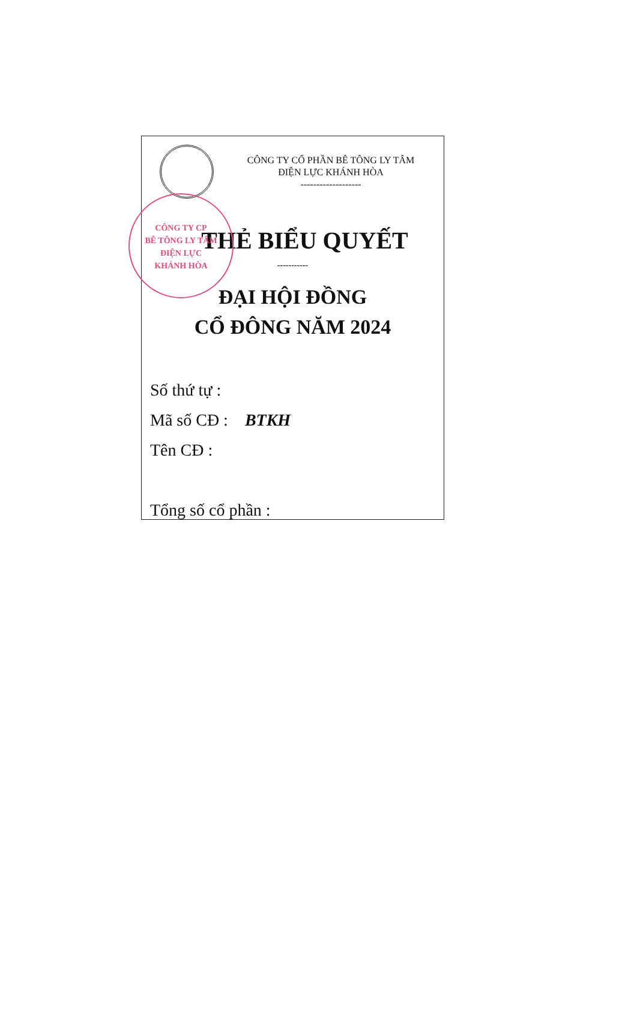CÔNG TY CỔ PHẦN BÊ TÔNG LY TÂM
ĐIỆN LỰC KHÁNH HÒA
-------------------
CÔNG TY CP
BÊ TÔNG LY TÂM
ĐIỆN LỰC
KHÁNH HÒA
THẺ BIỂU QUYẾT
-----------
ĐẠI HỘI ĐỒNG
CỔ ĐÔNG NĂM 2024
Số thứ tự :
Mã số CĐ : BTKH
Tên CĐ :
Tổng số cổ phần :